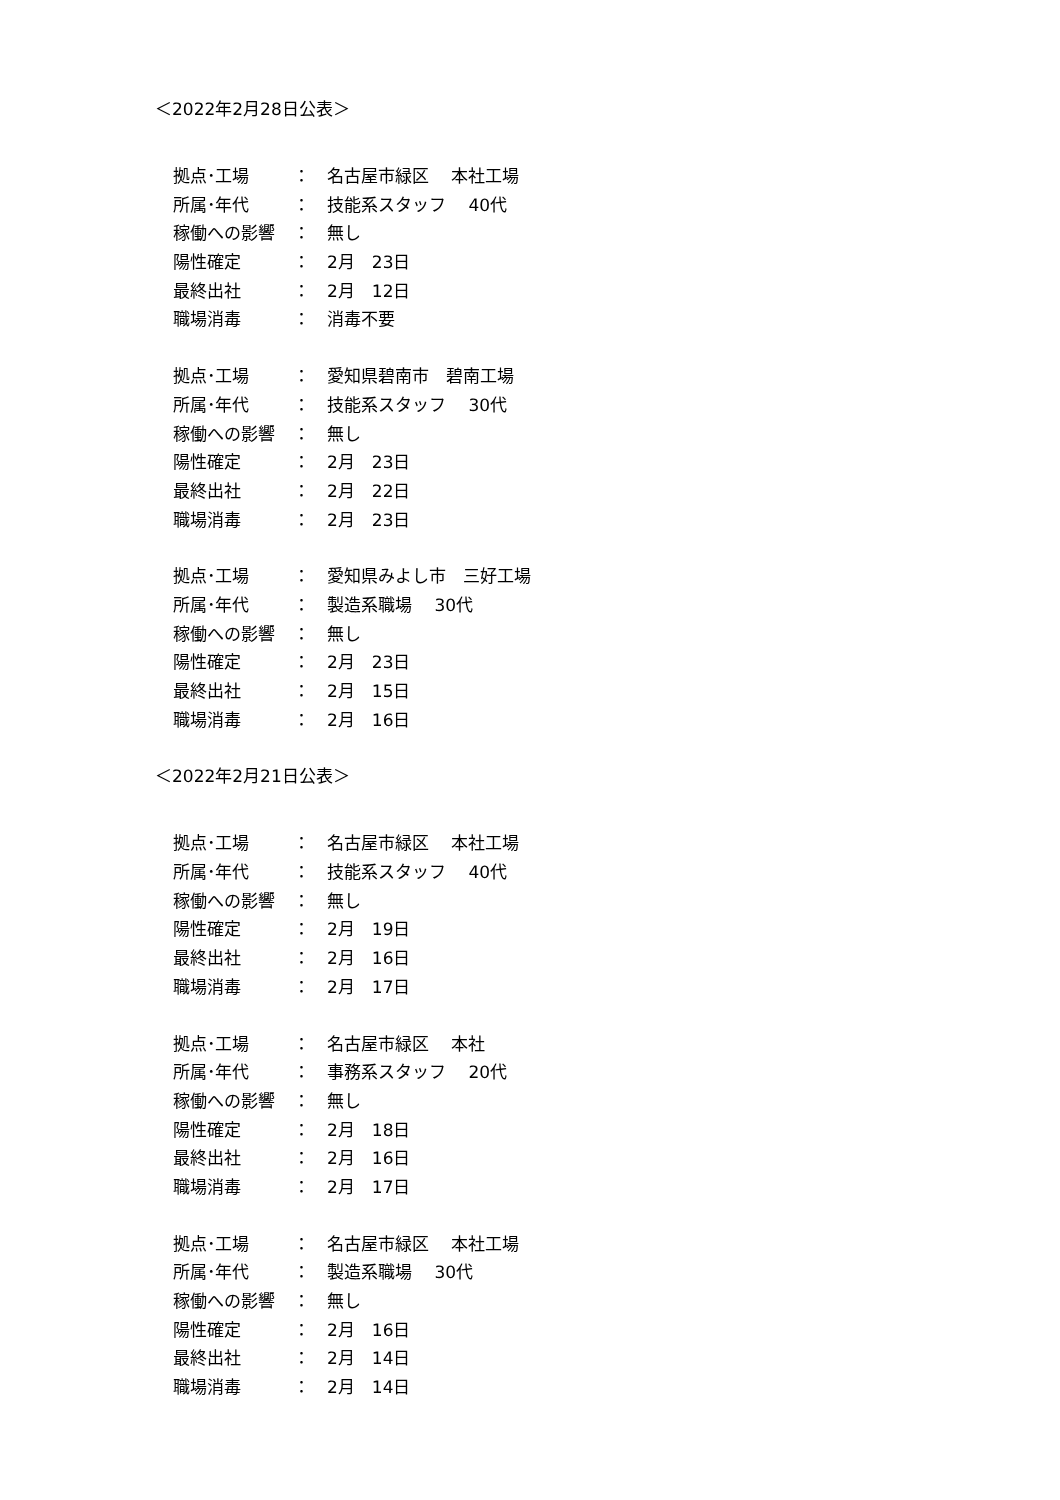＜2022年2月28日公表＞
拠点･工場 ： 名古屋市緑区　 本社工場
所属･年代 ： 技能系スタッフ　 40代
稼働への影響 ： 無し
陽性確定 ： 2月　23日
最終出社 ： 2月　12日
職場消毒 ： 消毒不要
拠点･工場 ： 愛知県碧南市　碧南工場
所属･年代 ： 技能系スタッフ　 30代
稼働への影響 ： 無し
陽性確定 ： 2月　23日
最終出社 ： 2月　22日
職場消毒 ： 2月　23日
拠点･工場 ： 愛知県みよし市　三好工場
所属･年代 ： 製造系職場　 30代
稼働への影響 ： 無し
陽性確定 ： 2月　23日
最終出社 ： 2月　15日
職場消毒 ： 2月　16日
＜2022年2月21日公表＞
拠点･工場 ： 名古屋市緑区　 本社工場
所属･年代 ： 技能系スタッフ　 40代
稼働への影響 ： 無し
陽性確定 ： 2月　19日
最終出社 ： 2月　16日
職場消毒 ： 2月　17日
拠点･工場 ： 名古屋市緑区　 本社
所属･年代 ： 事務系スタッフ　 20代
稼働への影響 ： 無し
陽性確定 ： 2月　18日
最終出社 ： 2月　16日
職場消毒 ： 2月　17日
拠点･工場 ： 名古屋市緑区　 本社工場
所属･年代 ： 製造系職場　 30代
稼働への影響 ： 無し
陽性確定 ： 2月　16日
最終出社 ： 2月　14日
職場消毒 ： 2月　14日